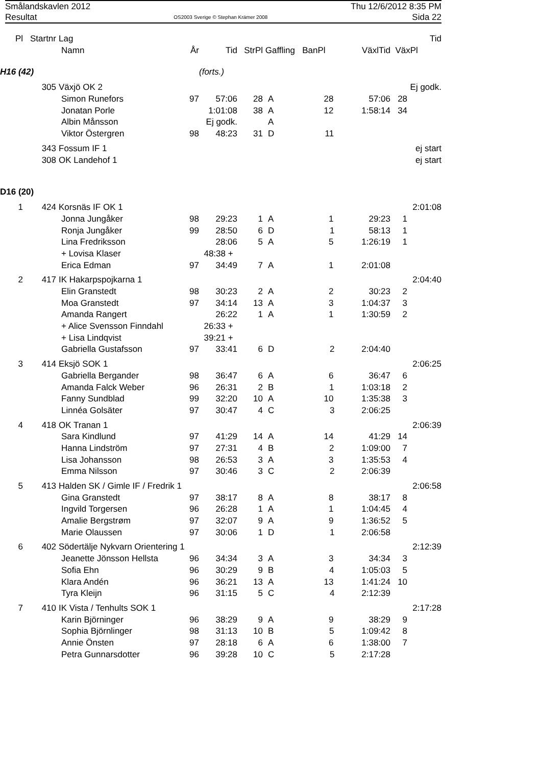Smålandskavlen 2012
Resultat
OS2003 Sverige © Stephan Krämer 2008
Thu 12/6/2012 8:35 PM
Sida 22
| Pl | Startnr | Lag | | | | | | | Tid |
| --- | --- | --- | --- | --- | --- | --- | --- | --- | --- |
| | | Namn | År | Tid | StrPl | Gaffling BanPl | | VäxlTid | VäxPl |
| H16 (42) | | | | (forts.) | | | | | |
| | 305 | Växjö OK 2 | | | | | | | Ej godk. |
| | | Simon Runefors | 97 | 57:06 | 28 | | A 28 | 57:06 | 28 |
| | | Jonatan Porle | | 1:01:08 | 38 | | A 12 | 1:58:14 | 34 |
| | | Albin Månsson | | Ej godk. | | | A | | |
| | | Viktor Östergren | 98 | 48:23 | 31 | | D 11 | | |
| | 343 | Fossum IF 1 | | | | | | | ej start |
| | 308 | OK Landehof 1 | | | | | | | ej start |
| D16 (20) | | | | | | | | | |
| 1 | 424 | Korsnäs IF OK 1 | | | | | | | 2:01:08 |
| | | Jonna Jungåker | 98 | 29:23 | 1 | | A 1 | 29:23 | 1 |
| | | Ronja Jungåker | 99 | 28:50 | 6 | | D 1 | 58:13 | 1 |
| | | Lina Fredriksson | | 28:06 | 5 | | A 5 | 1:26:19 | 1 |
| | | + Lovisa Klaser | | 48:38 + | | | | | |
| | | Erica Edman | 97 | 34:49 | 7 | | A 1 | 2:01:08 | |
| 2 | 417 | IK Hakarpspojkarna 1 | | | | | | | 2:04:40 |
| | | Elin Granstedt | 98 | 30:23 | 2 | | A 2 | 30:23 | 2 |
| | | Moa Granstedt | 97 | 34:14 | 13 | | A 3 | 1:04:37 | 3 |
| | | Amanda Rangert | | 26:22 | 1 | | A 1 | 1:30:59 | 2 |
| | | + Alice Svensson Finndahl | | 26:33 + | | | | | |
| | | + Lisa Lindqvist | | 39:21 + | | | | | |
| | | Gabriella Gustafsson | 97 | 33:41 | 6 | | D 2 | 2:04:40 | |
| 3 | 414 | Eksjö SOK 1 | | | | | | | 2:06:25 |
| | | Gabriella Bergander | 98 | 36:47 | 6 | | A 6 | 36:47 | 6 |
| | | Amanda Falck Weber | 96 | 26:31 | 2 | | B 1 | 1:03:18 | 2 |
| | | Fanny Sundblad | 99 | 32:20 | 10 | | A 10 | 1:35:38 | 3 |
| | | Linnéa Golsäter | 97 | 30:47 | 4 | | C 3 | 2:06:25 | |
| 4 | 418 | OK Tranan 1 | | | | | | | 2:06:39 |
| | | Sara Kindlund | 97 | 41:29 | 14 | | A 14 | 41:29 | 14 |
| | | Hanna Lindström | 97 | 27:31 | 4 | | B 2 | 1:09:00 | 7 |
| | | Lisa Johansson | 98 | 26:53 | 3 | | A 3 | 1:35:53 | 4 |
| | | Emma Nilsson | 97 | 30:46 | 3 | | C 2 | 2:06:39 | |
| 5 | 413 | Halden SK / Gimle IF / Fredrik 1 | | | | | | | 2:06:58 |
| | | Gina Granstedt | 97 | 38:17 | 8 | | A 8 | 38:17 | 8 |
| | | Ingvild Torgersen | 96 | 26:28 | 1 | | A 1 | 1:04:45 | 4 |
| | | Amalie Bergstrøm | 97 | 32:07 | 9 | | A 9 | 1:36:52 | 5 |
| | | Marie Olaussen | 97 | 30:06 | 1 | | D 1 | 2:06:58 | |
| 6 | 402 | Södertälje Nykvarn Orientering 1 | | | | | | | 2:12:39 |
| | | Jeanette Jönsson Hellsta | 96 | 34:34 | 3 | | A 3 | 34:34 | 3 |
| | | Sofia Ehn | 96 | 30:29 | 9 | | B 4 | 1:05:03 | 5 |
| | | Klara Andén | 96 | 36:21 | 13 | | A 13 | 1:41:24 | 10 |
| | | Tyra Kleijn | 96 | 31:15 | 5 | | C 4 | 2:12:39 | |
| 7 | 410 | IK Vista / Tenhults SOK 1 | | | | | | | 2:17:28 |
| | | Karin Björninger | 96 | 38:29 | 9 | | A 9 | 38:29 | 9 |
| | | Sophia Björnlinger | 98 | 31:13 | 10 | | B 5 | 1:09:42 | 8 |
| | | Annie Önsten | 97 | 28:18 | 6 | | A 6 | 1:38:00 | 7 |
| | | Petra Gunnarsdotter | 96 | 39:28 | 10 | | C 5 | 2:17:28 | |